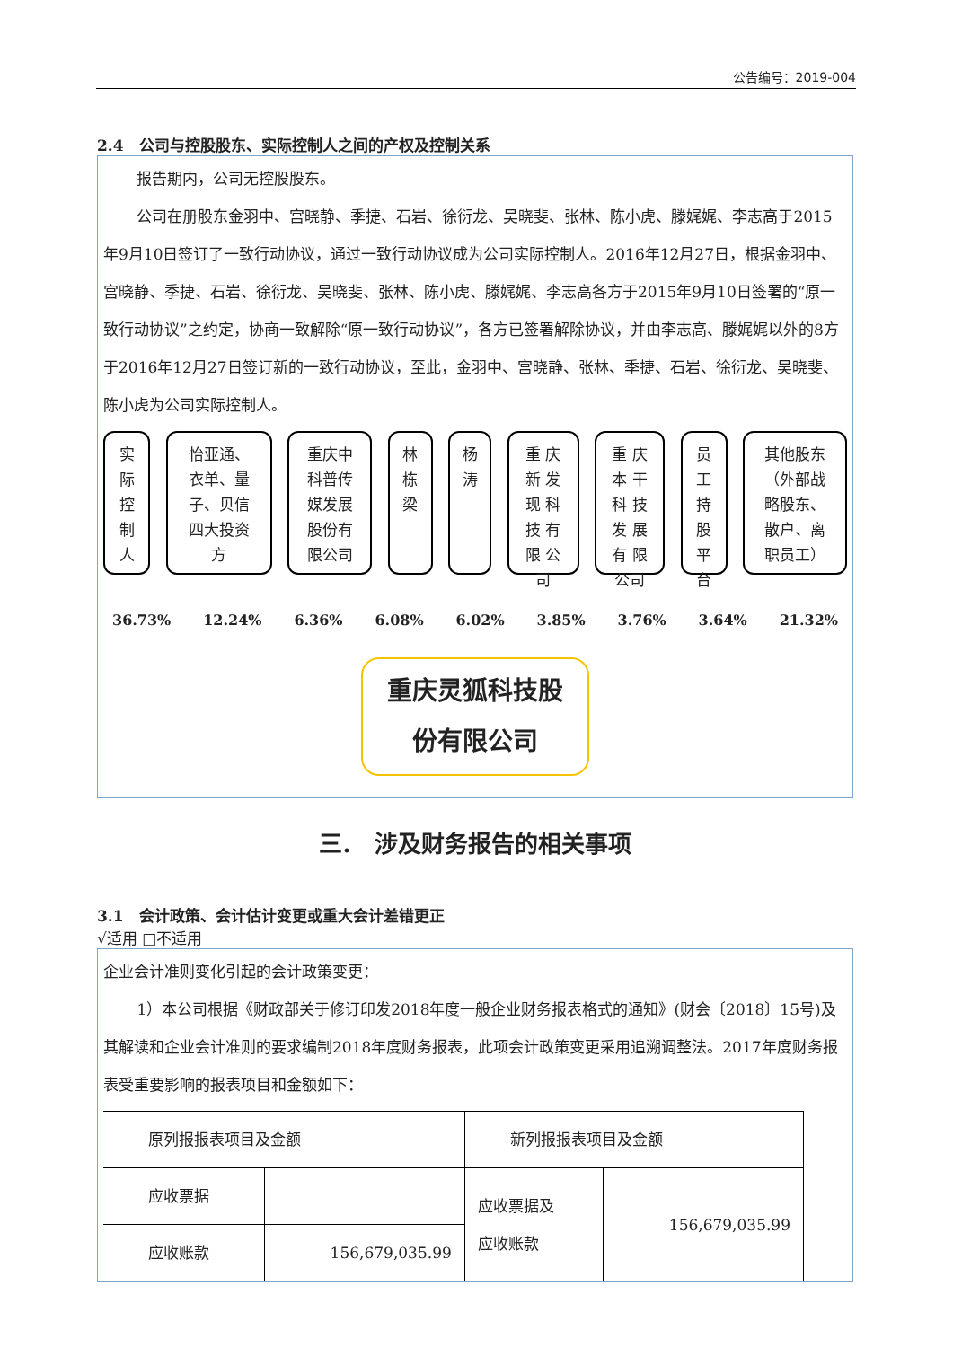公告编号：2019-004
2.4　公司与控股股东、实际控制人之间的产权及控制关系
报告期内，公司无控股股东。
公司在册股东金羽中、宫晓静、季捷、石岩、徐衍龙、吴晓斐、张林、陈小虎、滕娓娓、李志高于2015年9月10日签订了一致行动协议，通过一致行动协议成为公司实际控制人。2016年12月27日，根据金羽中、宫晓静、季捷、石岩、徐衍龙、吴晓斐、张林、陈小虎、滕娓娓、李志高各方于2015年9月10日签署的“原一致行动协议”之约定，协商一致解除“原一致行动协议”，各方已签署解除协议，并由李志高、滕娓娓以外的8方于2016年12月27日签订新的一致行动协议，至此，金羽中、宫晓静、张林、季捷、石岩、徐衍龙、吴晓斐、陈小虎为公司实际控制人。
实
际
控
制
人
怡亚通、
衣单、量
子、贝信
四大投资
方
重庆中
科普传
媒发展
股份有
限公司
林
栋
梁
杨
涛
重 庆
新 发
现 科
技 有
限 公
司
重 庆
本 干
科 技
发 展
有 限
公司
员
工
持
股
平
台
其他股东
（外部战
略股东、
散户、离
职员工）
36.73% 12.24% 6.36% 6.08% 6.02% 3.85% 3.76% 3.64% 21.32%
重庆灵狐科技股
份有限公司
三.　涉及财务报告的相关事项
3.1　会计政策、会计估计变更或重大会计差错更正
√适用 □不适用
企业会计准则变化引起的会计政策变更：
1）本公司根据《财政部关于修订印发2018年度一般企业财务报表格式的通知》(财会〔2018〕15号)及其解读和企业会计准则的要求编制2018年度财务报表，此项会计政策变更采用追溯调整法。2017年度财务报表受重要影响的报表项目和金额如下：
| 原列报报表项目及金额 | | 新列报报表项目及金额 | |
| 应收票据 | | 应收票据及 应收账款 | 156,679,035.99 |
| 应收账款 | 156,679,035.99 | | |